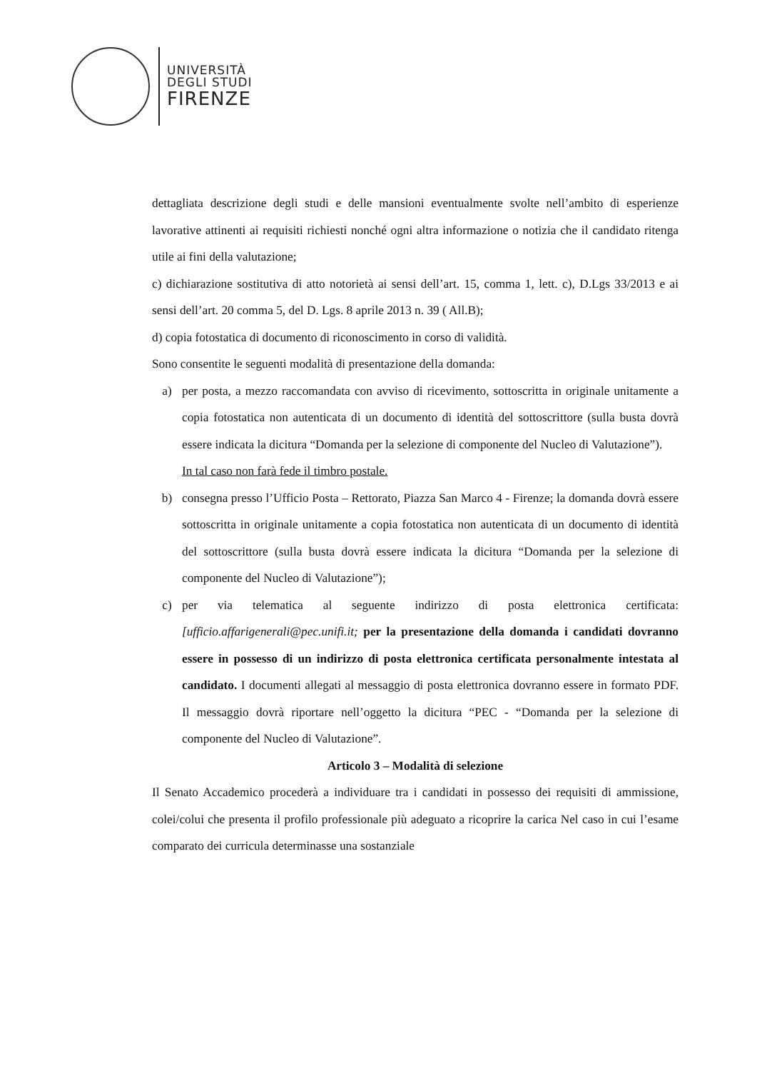UNIVERSITÀ
DEGLI STUDI
FIRENZE
dettagliata descrizione degli studi e delle mansioni eventualmente svolte nell’ambito di esperienze lavorative attinenti ai requisiti richiesti nonché ogni altra informazione o notizia che il candidato ritenga utile ai fini della valutazione;
c) dichiarazione sostitutiva di atto notorietà ai sensi dell’art. 15, comma 1, lett. c), D.Lgs 33/2013 e ai sensi dell’art. 20 comma 5, del D. Lgs. 8 aprile 2013 n. 39 ( All.B);
d) copia fotostatica di documento di riconoscimento in corso di validità.
Sono consentite le seguenti modalità di presentazione della domanda:
a) per posta, a mezzo raccomandata con avviso di ricevimento, sottoscritta in originale unitamente a copia fotostatica non autenticata di un documento di identità del sottoscrittore (sulla busta dovrà essere indicata la dicitura “Domanda per la selezione di componente del Nucleo di Valutazione”).
In tal caso non farà fede il timbro postale.
b) consegna presso l’Ufficio Posta – Rettorato, Piazza San Marco 4 - Firenze; la domanda dovrà essere sottoscritta in originale unitamente a copia fotostatica non autenticata di un documento di identità del sottoscrittore (sulla busta dovrà essere indicata la dicitura “Domanda per la selezione di componente del Nucleo di Valutazione”);
c) per via telematica al seguente indirizzo di posta elettronica certificata: [ufficio.affarigenerali@pec.unifi.it; per la presentazione della domanda i candidati dovranno essere in possesso di un indirizzo di posta elettronica certificata personalmente intestata al candidato. I documenti allegati al messaggio di posta elettronica dovranno essere in formato PDF. Il messaggio dovrà riportare nell’oggetto la dicitura “PEC - “Domanda per la selezione di componente del Nucleo di Valutazione”.
Articolo 3 – Modalità di selezione
Il Senato Accademico procederà a individuare tra i candidati in possesso dei requisiti di ammissione, colei/colui che presenta il profilo professionale più adeguato a ricoprire la carica Nel caso in cui l’esame comparato dei curricula determinasse una sostanziale